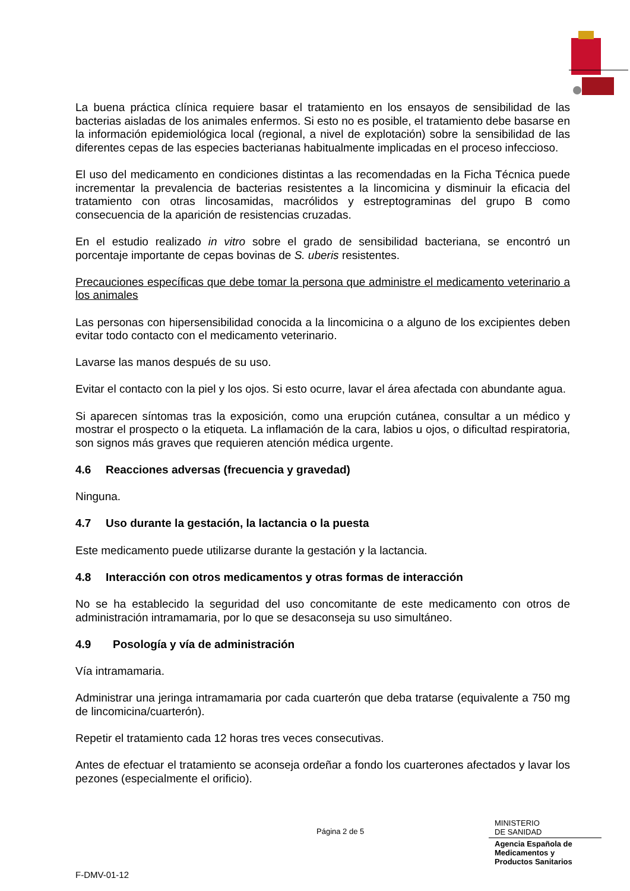La buena práctica clínica requiere basar el tratamiento en los ensayos de sensibilidad de las bacterias aisladas de los animales enfermos. Si esto no es posible, el tratamiento debe basarse en la información epidemiológica local (regional, a nivel de explotación) sobre la sensibilidad de las diferentes cepas de las especies bacterianas habitualmente implicadas en el proceso infeccioso.
El uso del medicamento en condiciones distintas a las recomendadas en la Ficha Técnica puede incrementar la prevalencia de bacterias resistentes a la lincomicina y disminuir la eficacia del tratamiento con otras lincosamidas, macrólidos y estreptograminas del grupo B como consecuencia de la aparición de resistencias cruzadas.
En el estudio realizado in vitro sobre el grado de sensibilidad bacteriana, se encontró un porcentaje importante de cepas bovinas de S. uberis resistentes.
Precauciones específicas que debe tomar la persona que administre el medicamento veterinario a los animales
Las personas con hipersensibilidad conocida a la lincomicina o a alguno de los excipientes deben evitar todo contacto con el medicamento veterinario.
Lavarse las manos después de su uso.
Evitar el contacto con la piel y los ojos. Si esto ocurre, lavar el área afectada con abundante agua.
Si aparecen síntomas tras la exposición, como una erupción cutánea, consultar a un médico y mostrar el prospecto o la etiqueta. La inflamación de la cara, labios u ojos, o dificultad respiratoria, son signos más graves que requieren atención médica urgente.
4.6 Reacciones adversas (frecuencia y gravedad)
Ninguna.
4.7 Uso durante la gestación, la lactancia o la puesta
Este medicamento puede utilizarse durante la gestación y la lactancia.
4.8 Interacción con otros medicamentos y otras formas de interacción
No se ha establecido la seguridad del uso concomitante de este medicamento con otros de administración intramamaria, por lo que se desaconseja su uso simultáneo.
4.9 Posología y vía de administración
Vía intramamaria.
Administrar una jeringa intramamaria por cada cuarterón que deba tratarse (equivalente a 750 mg de lincomicina/cuarterón).
Repetir el tratamiento cada 12 horas tres veces consecutivas.
Antes de efectuar el tratamiento se aconseja ordeñar a fondo los cuarterones afectados y lavar los pezones (especialmente el orificio).
Página 2 de 5
MINISTERIO
DE SANIDAD
Agencia Española de
Medicamentos y
Productos Sanitarios
F-DMV-01-12